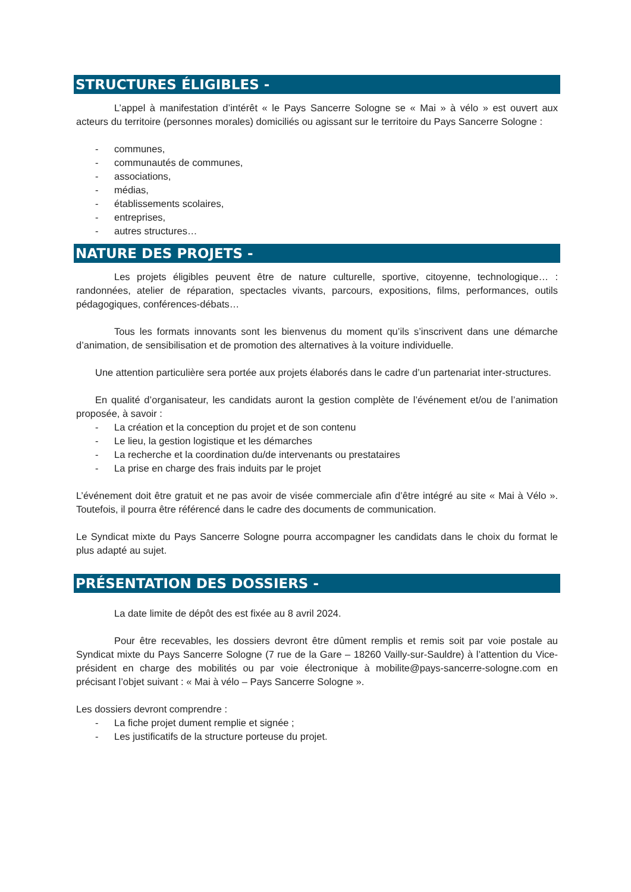STRUCTURES ÉLIGIBLES -
L’appel à manifestation d’intérêt « le Pays Sancerre Sologne se « Mai » à vélo » est ouvert aux acteurs du territoire (personnes morales) domiciliés ou agissant sur le territoire du Pays Sancerre Sologne :
- communes,
- communautés de communes,
- associations,
- médias,
- établissements scolaires,
- entreprises,
- autres structures…
NATURE DES PROJETS -
Les projets éligibles peuvent être de nature culturelle, sportive, citoyenne, technologique… : randonnées, atelier de réparation, spectacles vivants, parcours, expositions, films, performances, outils pédagogiques, conférences-débats…
Tous les formats innovants sont les bienvenus du moment qu’ils s’inscrivent dans une démarche d’animation, de sensibilisation et de promotion des alternatives à la voiture individuelle.
Une attention particulière sera portée aux projets élaborés dans le cadre d’un partenariat inter-structures.
En qualité d’organisateur, les candidats auront la gestion complète de l’événement et/ou de l’animation proposée, à savoir :
- La création et la conception du projet et de son contenu
- Le lieu, la gestion logistique et les démarches
- La recherche et la coordination du/de intervenants ou prestataires
- La prise en charge des frais induits par le projet
L’événement doit être gratuit et ne pas avoir de visée commerciale afin d’être intégré au site « Mai à Vélo ». Toutefois, il pourra être référencé dans le cadre des documents de communication.
Le Syndicat mixte du Pays Sancerre Sologne pourra accompagner les candidats dans le choix du format le plus adapté au sujet.
PRÉSENTATION DES DOSSIERS -
La date limite de dépôt des est fixée au 8 avril 2024.
Pour être recevables, les dossiers devront être dûment remplis et remis soit par voie postale au Syndicat mixte du Pays Sancerre Sologne (7 rue de la Gare – 18260 Vailly-sur-Sauldre) à l’attention du Vice-président en charge des mobilités ou par voie électronique à mobilite@pays-sancerre-sologne.com en précisant l’objet suivant : « Mai à vélo – Pays Sancerre Sologne ».
Les dossiers devront comprendre :
- La fiche projet dument remplie et signée ;
- Les justificatifs de la structure porteuse du projet.